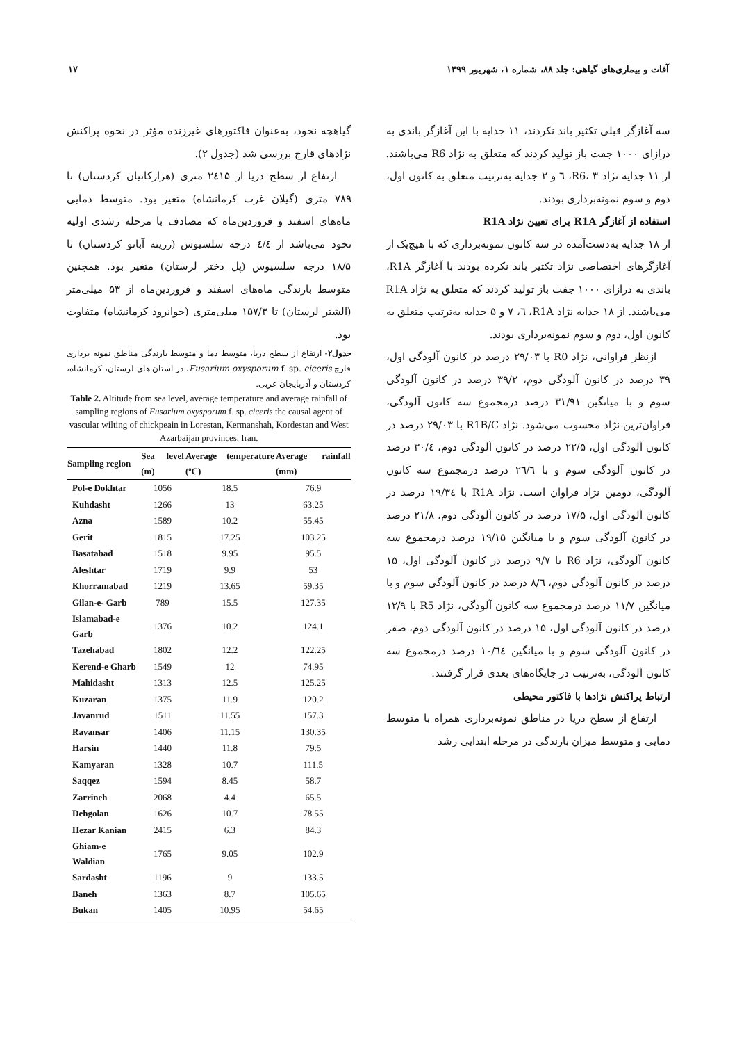آفات و بیماری‌های گیاهی: جلد ۸۸، شماره ۱، شهریور ۱۳۹۹ ۱۷
سه آغازگر قبلی تکثیر باند نکردند، ۱۱ جدایه با این آغازگر باندی به درازای ۱۰۰۰ جفت باز تولید کردند که متعلق به نژاد R6 می‌باشند. از ۱۱ جدایه نژاد R6، ۳، ٦ و ۲ جدایه به‌ترتیب متعلق به کانون اول، دوم و سوم نمونه‌برداری بودند.
استفاده از آغازگر R1A برای تعیین نژاد R1A
از ۱۸ جدایه به‌دست‌آمده در سه کانون نمونه‌برداری که با هیچ‌یک از آغازگرهای اختصاصی نژاد تکثیر باند نکرده بودند با آغازگر R1A، باندی به درازای ۱۰۰۰ جفت باز تولید کردند که متعلق به نژاد R1A می‌باشند. از ۱۸ جدایه نژاد R1A، ٦، ۷ و ۵ جدایه به‌ترتیب متعلق به کانون اول، دوم و سوم نمونه‌برداری بودند.
ازنظر فراوانی، نژاد R0 با ۲۹/۰۳ درصد در کانون آلودگی اول، ۳۹ درصد در کانون آلودگی دوم، ۳۹/۲ درصد در کانون آلودگی سوم و با میانگین ۳۱/۹۱ درصد درمجموع سه کانون آلودگی، فراوان‌ترین نژاد محسوب می‌شود. نژاد R1B/C با ۲۹/۰۳ درصد در کانون آلودگی اول، ۲۲/۵ درصد در کانون آلودگی دوم، ۳۰/٤ درصد در کانون آلودگی سوم و با ۲٦/٦ درصد درمجموع سه کانون آلودگی، دومین نژاد فراوان است. نژاد R1A با ۱۹/۳٤ درصد در کانون آلودگی اول، ۱۷/۵ درصد در کانون آلودگی دوم، ۲۱/۸ درصد در کانون آلودگی سوم و با میانگین ۱۹/۱۵ درصد درمجموع سه کانون آلودگی، نژاد R6 با ۹/۷ درصد در کانون آلودگی اول، ۱۵ درصد در کانون آلودگی دوم، ۸/٦ درصد در کانون آلودگی سوم و با میانگین ۱۱/۷ درصد درمجموع سه کانون آلودگی، نژاد R5 با ۱۲/۹ درصد در کانون آلودگی اول، ۱۵ درصد در کانون آلودگی دوم، صفر در کانون آلودگی سوم و با میانگین ۱۰/٦٤ درصد درمجموع سه کانون آلودگی، به‌ترتیب در جایگاه‌های بعدی قرار گرفتند.
ارتباط پراکنش نژادها با فاکتور محیطی
ارتفاع از سطح دریا در مناطق نمونه‌برداری همراه با متوسط دمایی و متوسط میزان بارندگی در مرحله ابتدایی رشد
گیاهچه نخود، به‌عنوان فاکتورهای غیرزنده مؤثر در نحوه پراکنش نژادهای قارچ بررسی شد (جدول ۲).
ارتفاع از سطح دریا از ۲٤۱۵ متری (هزارکانیان کردستان) تا ۷۸۹ متری (گیلان غرب کرمانشاه) متغیر بود. متوسط دمایی ماه‌های اسفند و فروردین‌ماه که مصادف با مرحله رشدی اولیه نخود می‌باشد از ٤/٤ درجه سلسیوس (زرینه آباتو کردستان) تا ۱۸/۵ درجه سلسیوس (پل دختر لرستان) متغیر بود. همچنین متوسط بارندگی ماه‌های اسفند و فروردین‌ماه از ۵۳ میلی‌متر (الشتر لرستان) تا ۱۵۷/۳ میلی‌متری (جوانرود کرمانشاه) متفاوت بود.
جدول۲- ارتفاع از سطح دریا، متوسط دما و متوسط بارندگی مناطق نمونه برداری قارچ Fusarium oxysporum f. sp. ciceris، در استان های لرستان، کرمانشاه، کردستان و آذربایجان غربی.
Table 2. Altitude from sea level, average temperature and average rainfall of sampling regions of Fusarium oxysporum f. sp. ciceris the causal agent of vascular wilting of chickpeain in Lorestan, Kermanshah, Kordestan and West Azarbaijan provinces, Iran.
| Sampling region | Sea level (m) | Average temperature (ºC) | Average rainfall (mm) |
| --- | --- | --- | --- |
| Pol-e Dokhtar | 1056 | 18.5 | 76.9 |
| Kuhdasht | 1266 | 13 | 63.25 |
| Azna | 1589 | 10.2 | 55.45 |
| Gerit | 1815 | 17.25 | 103.25 |
| Basatabad | 1518 | 9.95 | 95.5 |
| Aleshtar | 1719 | 9.9 | 53 |
| Khorramabad | 1219 | 13.65 | 59.35 |
| Gilan-e- Garb | 789 | 15.5 | 127.35 |
| Islamabad-e Garb | 1376 | 10.2 | 124.1 |
| Tazehabad | 1802 | 12.2 | 122.25 |
| Kerend-e Gharb | 1549 | 12 | 74.95 |
| Mahidasht | 1313 | 12.5 | 125.25 |
| Kuzaran | 1375 | 11.9 | 120.2 |
| Javanrud | 1511 | 11.55 | 157.3 |
| Ravansar | 1406 | 11.15 | 130.35 |
| Harsin | 1440 | 11.8 | 79.5 |
| Kamyaran | 1328 | 10.7 | 111.5 |
| Saqqez | 1594 | 8.45 | 58.7 |
| Zarrineh | 2068 | 4.4 | 65.5 |
| Dehgolan | 1626 | 10.7 | 78.55 |
| Hezar Kanian | 2415 | 6.3 | 84.3 |
| Ghiam-e Waldian | 1765 | 9.05 | 102.9 |
| Sardasht | 1196 | 9 | 133.5 |
| Baneh | 1363 | 8.7 | 105.65 |
| Bukan | 1405 | 10.95 | 54.65 |